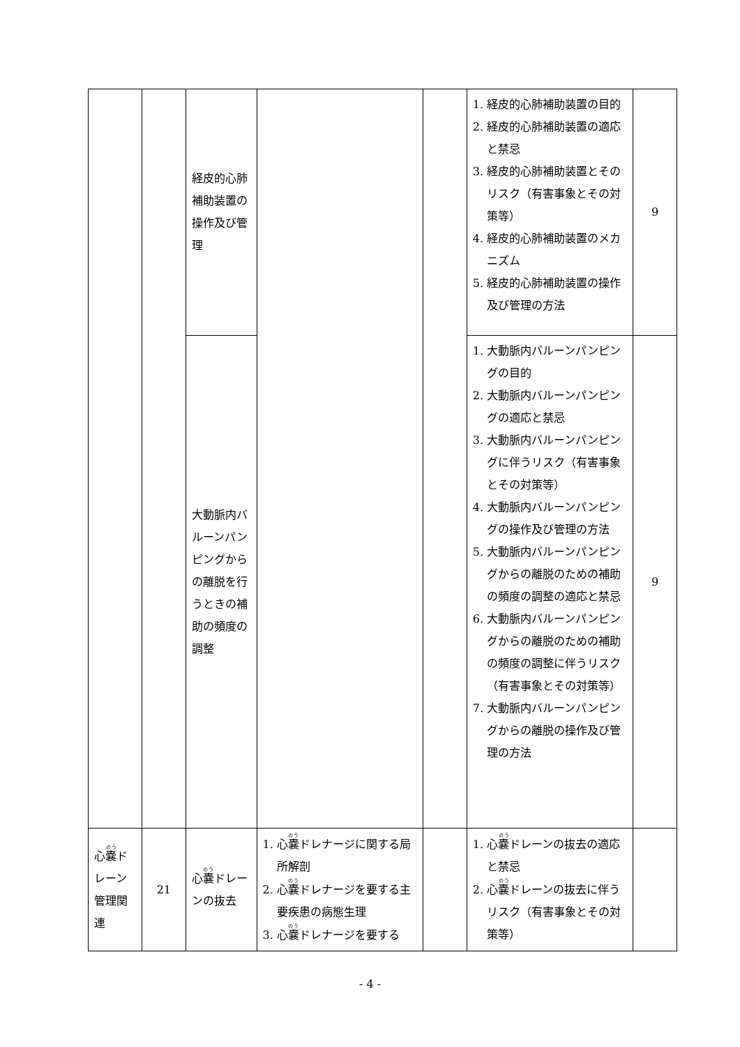| | | 経皮的心肺補助装置の操作及び管理 | | | 1. 経皮的心肺補助装置の目的 2. 経皮的心肺補助装置の適応と禁忌 3. 経皮的心肺補助装置とそのリスク（有害事象とその対策等） 4. 経皮的心肺補助装置のメカニズム 5. 経皮的心肺補助装置の操作及び管理の方法 | 9 |
| | | 大動脈内バルーンパンピングからの離脱を行うときの補助の頻度の調整 | | | 1. 大動脈内バルーンパンピングの目的 2. 大動脈内バルーンパンピングの適応と禁忌 3. 大動脈内バルーンパンピングに伴うリスク（有害事象とその対策等） 4. 大動脈内バルーンパンピングの操作及び管理の方法 5. 大動脈内バルーンパンピングからの離脱のための補助の頻度の調整の適応と禁忌 6. 大動脈内バルーンパンピングからの離脱のための補助の頻度の調整に伴うリスク（有害事象とその対策等） 7. 大動脈内バルーンパンピングからの離脱の操作及び管理の方法 | 9 |
| 心 嚢 ドレーン管理関連 | 21 | 心 嚢 ドレーンの抜去 | 1. 心 嚢 ドレナージに関する局所解剖 2. 心 嚢 ドレナージを要する主要疾患の病態生理 3. 心 嚢 ドレナージを要する | | 1. 心 嚢 ドレーンの抜去の適応と禁忌 2. 心 嚢 ドレーンの抜去に伴うリスク（有害事象とその対策等） | |
- 4 -